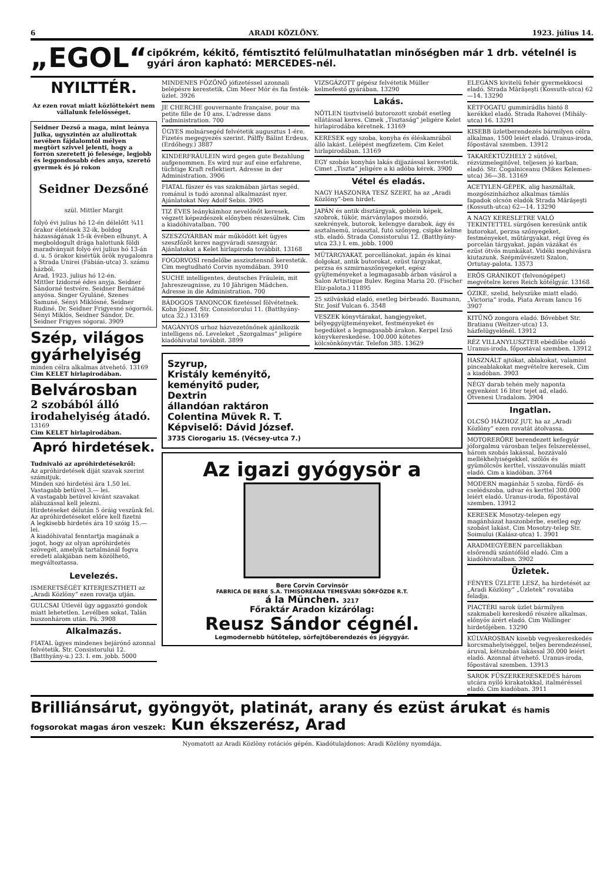6 ARADI KÖZLÖNY. 1923. július 14.
„EGOL“
cipőkrém, kékitő, fémtisztitó felülmulhatatlan minőségben már 1 drb. vételnél is gyári áron kapható: MERCEDES-nél.
NYILTTÉR.
Az ezen rovat miatt közlöttekért nem vállalunk felelősséget.
Seidner Dezső a maga, mint leánya Julka, ugyszintén az alulirottak nevében fájdalomtól mélyen megtört szivvel jelenti, hogy a forrón szeretett jó felesége, legjobb és leggondosabb édes anya, szerető gyermek és jó rokon
Seidner Dezsőné
szül. Mittler Margit
folyó évi julius hó 12-én délelőtt ¾11 órakor életének 32-ik, boldog házasságának 15-ik évében elhunyt. A megboldogult drága halottunk földi maradványait folyó évi julius hó 13-án d. u. 5 órakor kisértük örök nyugalomra a Strada Unirei (Fábián-utca) 3. számu házból.
Arad, 1923. julius hó 12-én.
Mittler Izidorné édes anyja. Seidner Sándorné testvére. Seidner Bernátné anyósa. Singer Gyuláné, Szenes Samuné, Sényi Miklósné, Seidner Rudiné, Dr. Seidner Frigyesné sógornői. Sényi Miklós, Seidner Sándor, Dr. Seidner Frigyes sógorai. 3909
Szép, világos gyárhelyiség minden célra alkalmas átvehető. 13169
Cim KELET hirlapirodában.
Belvárosban
2 szobából álló irodahelyiség átadó. 13169
Cim KELET hirlapirodában.
Apró hirdetések.
Tudnivaló az apróhirdetésekről:
Az apróhirdetések diját szavak szerint számitjuk.
Minden szó hirdetési ára 1.50 lei.
Vastagabb betüvel 3.— lei.
A vastagabb betüvel kivánt szavakat aláhuzással kell jelezni.
Hirdetéseket délután 5 óráig veszünk fel.
Az apróhirdetéseket előre kell fizetni
A legkisebb hirdetés ára 10 szóig 15.— lei.
A kiadóhivatal fenntartja magának a jogot, hogy az olyan apróhirdetés szövegét, amelyik tartalmánál fogva eredeti alakjában nem közölhető, megváltoztassa.
Levelezés.
ISMERETSÉGÉT KITERJESZTHETI az „Aradi Közlöny“ ezen rovatja utján.
GULCSAI Útlevél ügy aggasztó gondok miatt lehetetlen. Levélben sokat. Talán huszonhárom után. Pá. 3908
Alkalmazás.
FIATAL ügyes mindenes bejárónő azonnal felvétetik. Str. Consistorului 12. (Batthyány-u.) 23. I. em. jobb. 5000
MINDENES FŐZŐNŐ jófizetéssel azonnali belépésre kerestetik. Cim Meer Mór és fia festék-üzlet. 3926
JE CHERCHE gouvernante française, pour ma petite fille de 10 ans. L'adresse dans l'administration. 700
ÜGYES molnársegéd felvétetik augusztus 1-ére. Fizetés megegyezés szerint. Pálffy Bálint Erdeus, (Erdőhegy.) 3887
KINDERFRÄULEIN wird gegen gute Bezahlung aufgenommen. Es wird nur auf eine erfahrene, tüchtige Kraft reflektiert. Adresse in der Administration. 3906
FIATAL füszer és vas szakmában jártas segéd, románul is tudó azonnal alkalmazást nyer. Ajánlatokat Ney Adolf Sebis. 3905
TIZ ÉVES leánykámhoz nevelőnőt keresek, végzett képezdészek előnyben részesülnek. Cim a kiadóhivatalban. 700
SZESZGYÁRBAN már működött két ügyes szeszfőzőt keres nagyváradi szeszgyár. Ajánlatokat a Kelet hirlapiroda továbbit. 13168
FOGORVOSI rendelőbe asszisztensnő kerestetik. Cim megtudható Corvin nyomdában. 3910
SUCHE intelligentes, deutsches Fräulein, mit Jahreszeugnisse, zu 10 Jährigen Mädchen. Adresse in die Administration. 700
BÁDOGOS TANONCOK fizetéssel fölvétetnek. Kohn József, Str. Consistorului 11. (Batthyány-utca 32.) 13169
MAGÁNYOS urhoz házvezetőnőnek ajánlkozik intelligens nő. Leveleket „Szorgalmas“ jeligére kiadóhivatal továbbit. 3899
VIZSGÁZOTT gépész felvétetik Müller kelmefestő gyárában. 13290
Lakás.
NŐTLEN tisztviselő butorozott szobát esetleg ellátással keres. Cimek „Tisztaság“ jeligére Kelet hirlapirodába kéretnek. 13169
KERESEK egy szoba, konyha és éléskamrából álló lakást. Lelépést megfizetem. Cim Kelet hirlapirodában. 13169
EGY szobás konyhás lakás dijjazással kerestetik. Cimet „Tiszta“ jeligére a ki adóba kérek. 3900
Vétel és eladás.
NAGY HASZONRA TESZ SZERT, ha az „Aradi Közlöny“-ben hirdet.
JAPÁN és antik disztárgyak, goblein képek, szobrok, tükör, márványlapos mozsdó, szekrények, butorok, kelengye darabok, ágy és asztalnemü, iróasztal, futó szőnyeg, csipke kelme stb. eladó. Strada Consistorului 12. (Batthyány-utca 23.) I. em. jobb. 1000
MŰTÁRGYAKAT, porcellánokat, japán és kinai dolgokat, antik butorokat, ezüst tárgyakat, perzsa és szmirnaszőnyegeket, egész gyüjteményeket a legmagasabb árban vásárol a Salon Artistique Bulev. Regina Maria 20. (Fischer Eliz-palota.) 11895
25 szilváskád eladó, esetleg bérbeadó. Baumann, Str. Josif Vulcan 6. 3548
VESZEK könyvtárakat, hangjegyeket, bélyeggyüjteményeket, festményeket és hegedüket a legmagasabb árakon. Kerpel Izsó könyvkereskedése. 100.000 kötetes kölcsönkönyvtár. Telefon 385. 13629
Szyrup,
Kristály keményitő,
keményitő puder,
Dextrin
állandóan raktáron
Colentina Müvek R. T.
Képviselő: Dávid József.
3735 Ciorogariu 15. (Vécsey-utca 7.)
Az igazi gyógysör a
Bere Corvin Corvinsör
FABRICA DE BERE S.A. TIMISOREANA TEMESVÁRI SÖRFŐZDE R.T.
á la München. 3217
Főraktár Aradon kizárólag:
Reusz Sándor cégnél.
Legmodernebb hütőtelep, sörfejtőberendezés és jégygyár.
ELEGÁNS kivitelü fehér gyermekkocsi eladó. Strada Mărăşeşti (Kossuth-utca) 62—14. 13290
KÉTFOGATU gummirádlis hintó 8 kerékkel eladó. Strada Rahovei (Mihály-utca) 16. 13291
KISEBB üzletberendezés bármilyen célra alkalmas, 1500 leiért eladó. Uranus-iroda, főpostával szemben. 13912
TAKARÉKTÜZHELY 2 sütővel, rézvizmelegitővel, teljesen jó karban, eladó. Str. Cogalniceanu (Mikes Kelemen-utca) 36—38. 13169
ACETYLEN-GÉPEK, alig használtak, mozgószinházhoz alkalmas támlás fapadok olcsón eladók Strada Mărăşeşti (Kossuth-utca) 62—14. 13290
A NAGY KERESLETRE VALÓ TEKINTETTEL sürgősen keresünk antik butorokat, perzsa szőnyegeket, festményeket, műtárgyakat, régi üveg és porcelán tárgyakat, japán vázákat és ezüst ötvös munkákat. Vidéki meghivásra kiutazunk. Szépművészeti Szalon, Ortutay-palota. 13573
ERŐS GRÁNIKOT (felvonógépet) megvételre keres Reich kötélgyár. 13168
ÓZIKE, szelid, helyszüke miatt eladó. „Victoria“ iroda, Piata Avram Iancu 16 3907
KITŰNŐ zongora eladó. Bővebbet Str. Bratianu (Weitzer-utca) 13. házfelügyelőnél. 13912
RÉZ VILLANYLUSZTER ebédlőbe eladó Uranus-iroda, főpostával szemben. 13912
HASZNÁLT ajtókat, ablakokat, valamint pinceablakokat megvételre keresek. Cim a kiadóban. 3903
NÉGY darab tehén mely naponta egyenként 16 liter tejet ad, eladó. Ötvenesi Uradalom. 3904
Ingatlan.
OLCSÓ HÁZHOZ JUT, ha az „Aradi Közlöny“ ezen rovatát átolvassa.
MOTORERŐRE berendezett kefegyár jóforgalmu városban teljes felszereléssel, három szobás lakással, hozzávaló mellékhelyiségekkel, szőlős és gyümölcsös kerttel, visszavonulás miatt eladó. Cim a kiadóban. 3764
MODERN magánház 5 szoba, fürdő- és cselédszoba, udvar és kerttel 300.000 leiért eladó. Uranus-iroda, főpostával szemben. 13912
KERESEK Mosotzy-telepen egy magánházat haszonbérbe, esetleg egy szobást lakást. Cim Mosotzy-telep Str. Soimului (Kalász-utca) 1. 3901
ARADMEGYÉBEN parcellákban elsőrendü szántóföld eladó. Cim a kiadóhivatalban. 3902
Üzletek.
FÉNYES ÜZLETE LESZ, ha hirdetését az „Aradi Közlöny“ „Üzletek“ rovatába feladja.
PIACTÉRI sarok üzlet bármilyen szakmabeli kereskedő részére alkalmas, előnyös árért eladó. Cim Wallinger hirdetőjében. 13290
KÜLVÁROSBAN kisebb vegyeskereskedés korcsmahelyiséggel, teljes berendezéssel, áruval, kétszobás lakással 30.000 leiért eladó. Azonnal átvehető. Uranus-iroda, főpostával szemben. 13913
SAROK FÜSZERKERESKEDÉS három utcára nyiló kirakatokkal, italméréssel eladó. Cim kiadóban. 3911
Brilliánsárut, gyöngyöt, platinát, arany és ezüst árukat és hamis fogsorokat magas áron veszek: Kun ékszerész, Arad
Nyomatott az Aradi Közlöny rotációs gépén. Kiadótulajdonos: Aradi Közlöny nyomdája.